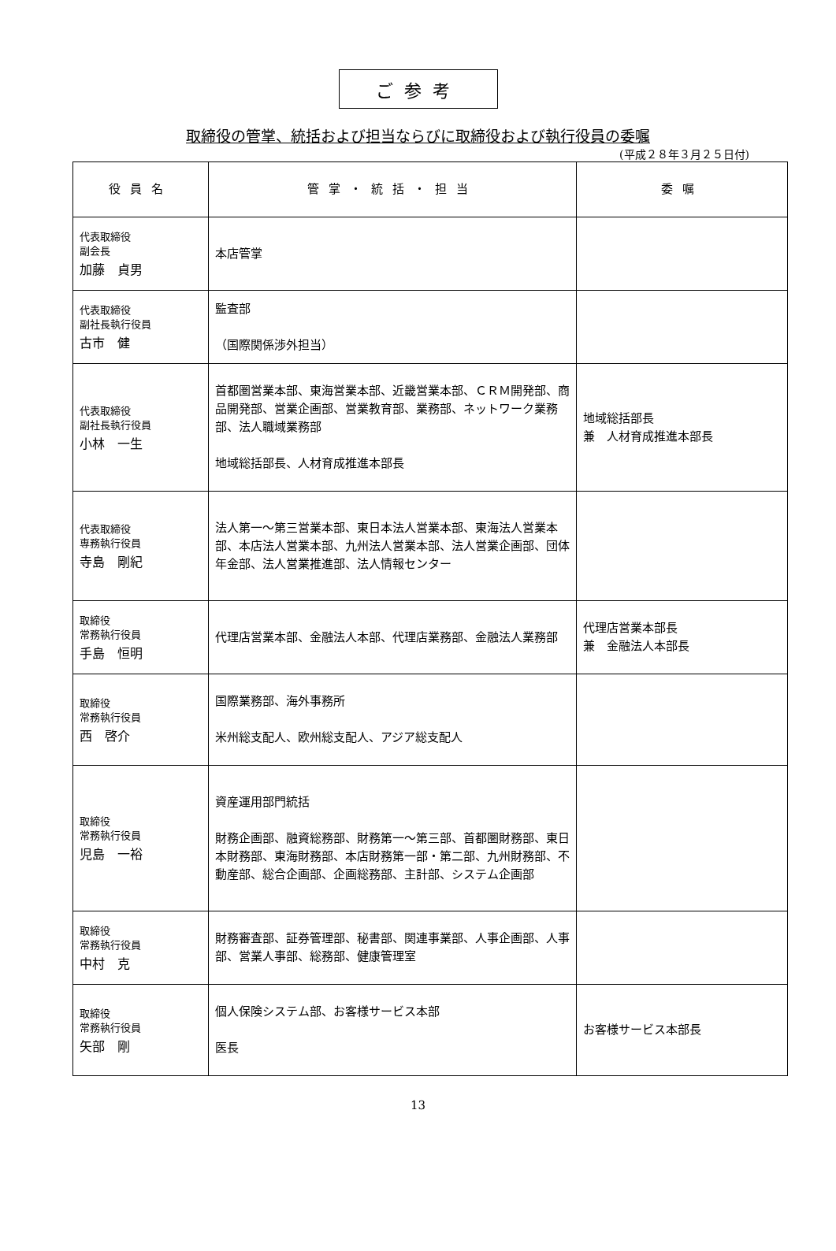ご参考
取締役の管掌、統括および担当ならびに取締役および執行役員の委嘱
(平成２８年３月２５日付)
| 役員名 | 管掌・統括・担当 | 委嘱 |
| --- | --- | --- |
| 代表取締役 副会長 加藤 貞男 | 本店管掌 | |
| 代表取締役 副社長執行役員 古市 健 | 監査部 （国際関係渉外担当） | |
| 代表取締役 副社長執行役員 小林 一生 | 首都圏営業本部、東海営業本部、近畿営業本部、ＣＲＭ開発部、商品開発部、営業企画部、営業教育部、業務部、ネットワーク業務部、法人職域業務部 地域総括部長、人材育成推進本部長 | 地域総括部長 兼 人材育成推進本部長 |
| 代表取締役 専務執行役員 寺島 剛紀 | 法人第一～第三営業本部、東日本法人営業本部、東海法人営業本部、本店法人営業本部、九州法人営業本部、法人営業企画部、団体年金部、法人営業推進部、法人情報センター | |
| 取締役 常務執行役員 手島 恒明 | 代理店営業本部、金融法人本部、代理店業務部、金融法人業務部 | 代理店営業本部長 兼 金融法人本部長 |
| 取締役 常務執行役員 西 啓介 | 国際業務部、海外事務所 米州総支配人、欧州総支配人、アジア総支配人 | |
| 取締役 常務執行役員 児島 一裕 | 資産運用部門統括 財務企画部、融資総務部、財務第一～第三部、首都圏財務部、東日本財務部、東海財務部、本店財務第一部・第二部、九州財務部、不動産部、総合企画部、企画総務部、主計部、システム企画部 | |
| 取締役 常務執行役員 中村 克 | 財務審査部、証券管理部、秘書部、関連事業部、人事企画部、人事部、営業人事部、総務部、健康管理室 | |
| 取締役 常務執行役員 矢部 剛 | 個人保険システム部、お客様サービス本部 医長 | お客様サービス本部長 |
13